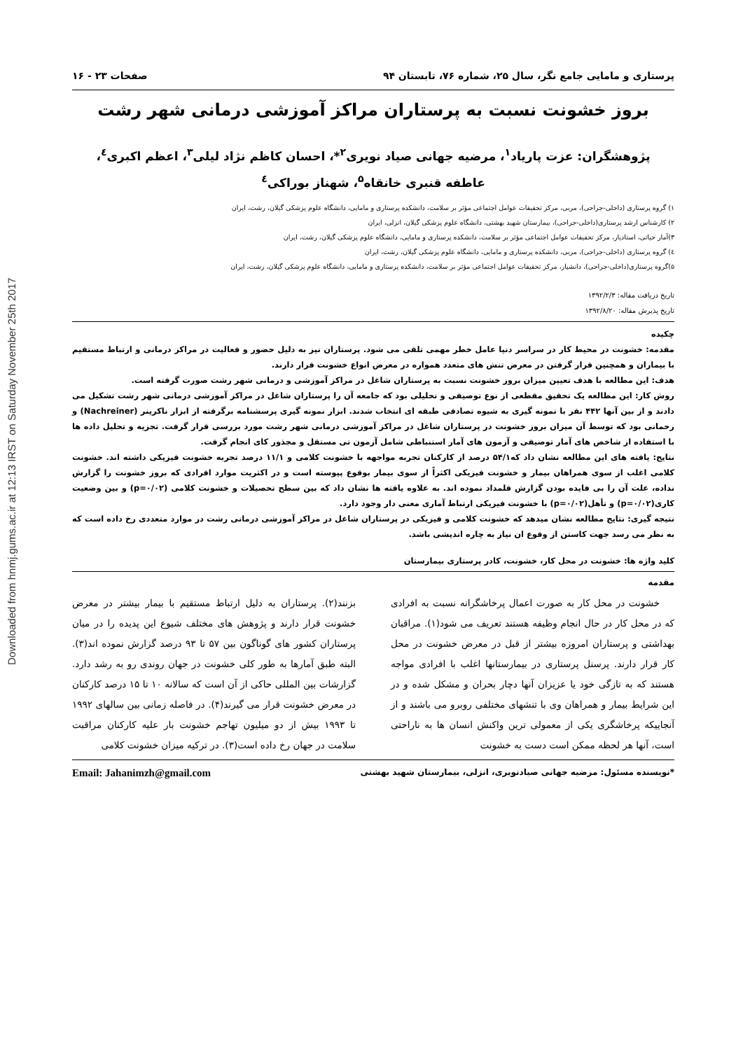Downloaded from hnmj.gums.ac.ir at 12:13 IRST on Saturday November 25th 2017
پرستاری و مامایی جامع نگر، سال ۲۵، شماره ۷۶، تابستان ۹۴ صفحات ۲۳ - ۱۶
بروز خشونت نسبت به پرستاران مراکز آموزشی درمانی شهر رشت
پژوهشگران: عزت پارياد<sup>۱</sup>، مرضیه جهانی صیاد نویری<sup>۲</sup>*، احسان کاظم نژاد لیلی<sup>۳</sup>، اعظم اکبری<sup>٤</sup>،
عاطفه قنبری خانقاه<sup>۵</sup>، شهناز بوراکی<sup>٤</sup>
۱) گروه پرستاری (داخلی-جراحی)، مربی، مرکز تحقیقات عوامل اجتماعی مؤثر بر سلامت، دانشکده پرستاری و مامایی، دانشگاه علوم پزشکی گیلان، رشت، ایران
۲) کارشناس ارشد پرستاری(داخلی-جراحی)، بیمارستان شهید بهشتی، دانشگاه علوم پزشکی گیلان، انزلی، ایران
۳)آمار حیاتی، استادیار، مرکز تحقیقات عوامل اجتماعی مؤثر بر سلامت، دانشکده پرستاری و مامایی، دانشگاه علوم پزشکی گیلان، رشت، ایران
٤) گروه پرستاری (داخلی-جراحی)، مربی، دانشکده پرستاری و مامایی، دانشگاه علوم پزشکی گیلان، رشت، ایران
۵)گروه پرستاری(داخلی-جراحی)، دانشیار، مرکز تحقیقات عوامل اجتماعی مؤثر بر سلامت، دانشکده پرستاری و مامایی، دانشگاه علوم پزشکی گیلان، رشت، ایران
تاریخ دریافت مقاله: ۱۳۹۲/۲/۳
تاریخ پذیرش مقاله: ۱۳۹۲/۸/۲۰
چکیده
مقدمه: خشونت در محیط کار در سراسر دنیا عامل خطر مهمی تلقی می شود. پرستاران نیز به دلیل حضور و فعالیت در مراکز درمانی و ارتباط مستقیم با بیماران و همچنین قرار گرفتن در معرض تنش های متعدد همواره در معرض انواع خشونت قرار دارند.
هدف: این مطالعه با هدف تعیین میزان بروز خشونت نسبت به پرستاران شاغل در مراکز آموزشی و درمانی شهر رشت صورت گرفته است.
روش کار: این مطالعه یک تحقیق مقطعی از نوع توصیفی و تحلیلی بود که جامعه آن را پرستاران شاغل در مراکز آموزشی درمانی شهر رشت تشکیل می دادند و از بین آنها ۴۴۲ نفر با نمونه گیری به شیوه تصادفی طبقه ای انتخاب شدند. ابزار نمونه گیری پرسشنامه برگرفته از ابزار ناکرینر (Nachreiner) و رحمانی بود که توسط آن میزان بروز خشونت در پرستاران شاغل در مراکز آموزشی درمانی شهر رشت مورد بررسی قرار گرفت. تجزیه و تحلیل داده ها با استفاده از شاخص های آمار توصیفی و آزمون های آمار استنباطی شامل آزمون تی مستقل و مجذور کای انجام گرفت.
نتایج: یافته های این مطالعه نشان داد که۵۴/۱ درصد از کارکنان تجربه مواجهه با خشونت کلامی و ۱۱/۱ درصد تجربه خشونت فیزیکی داشته اند. خشونت کلامی اغلب از سوی همراهان بیمار و خشونت فیزیکی اکثراً از سوی بیمار بوقوع پیوسته است و در اکثریت موارد افرادی که بروز خشونت را گزارش نداده، علت آن را بی فایده بودن گزارش قلمداد نموده اند. به علاوه یافته ها نشان داد که بین سطح تحصیلات و خشونت کلامی (p=۰/۰۲) و بین وضعیت کاری(p=۰/۰۲) و تأهل(p=۰/۰۲) با خشونت فیزیکی ارتباط آماری معنی دار وجود دارد.
نتیجه گیری: نتایج مطالعه نشان میدهد که خشونت کلامی و فیزیکی در پرستاران شاغل در مراکز آموزشی درمانی رشت در موارد متعددی رخ داده است که به نظر می رسد جهت کاستن از وقوع ان نیاز به چاره اندیشی باشد.
کلید واژه ها: خشونت در محل کار، خشونت، کادر پرستاری بیمارستان
مقدمه
خشونت در محل کار به صورت اعمال پرخاشگرانه نسبت به افرادی که در محل کار در حال انجام وظیفه هستند تعریف می شود(۱). مراقبان بهداشتی و پرستاران امروزه بیشتر از قبل در معرض خشونت در محل کار قرار دارند. پرسنل پرستاری در بیمارستانها اغلب با افرادی مواجه هستند که به تازگی خود یا عزیزان آنها دچار بحران و مشکل شده و در این شرایط بیمار و همراهان وی با تنشهای مختلفی روبرو می باشند و از آنجاییکه پرخاشگری یکی از معمولی ترین واکنش انسان ها به ناراحتی است، آنها هر لحظه ممکن است دست به خشونت
بزنند(۲). پرستاران به دلیل ارتباط مستقیم با بیمار بیشتر در معرض خشونت قرار دارند و پژوهش های مختلف شیوع این پدیده را در میان پرستاران کشور های گوناگون بین ۵۷ تا ۹۳ درصد گزارش نموده اند(۳). البته طبق آمارها به طور کلی خشونت در جهان روندی رو به رشد دارد. گزارشات بین المللی حاکی از آن است که سالانه ۱۰ تا ۱۵ درصد کارکنان در معرض خشونت قرار می گیرند(۴). در فاصله زمانی بین سالهای ۱۹۹۲ تا ۱۹۹۳ بیش از دو میلیون تهاجم خشونت بار علیه کارکنان مراقبت سلامت در جهان رخ داده است(۳). در ترکیه میزان خشونت کلامی
*نویسنده مسئول: مرضیه جهانی صیادنویری، انزلی، بیمارستان شهید بهشتی Email: Jahanimzh@gmail.com